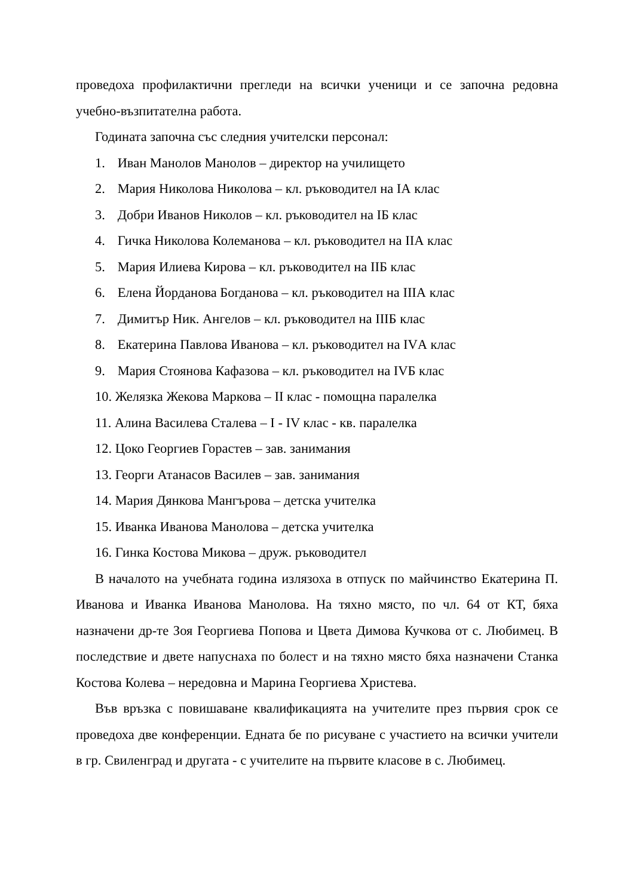проведоха профилактични прегледи на всички ученици и се започна редовна учебно-възпитателна работа.
Годината започна със следния учителски персонал:
1. Иван Манолов Манолов – директор на училището
2. Мария Николова Николова – кл. ръководител на IА клас
3. Добри Иванов Николов – кл. ръководител на IБ клас
4. Гичка Николова Колеманова – кл. ръководител на IIА клас
5. Мария Илиева Кирова – кл. ръководител на IIБ клас
6. Елена Йорданова Богданова – кл. ръководител на IIIА клас
7. Димитър Ник. Ангелов – кл. ръководител на IIIБ клас
8. Екатерина Павлова Иванова – кл. ръководител на IVА клас
9. Мария Стоянова Кафазова – кл. ръководител на IVБ клас
10. Желязка Жекова Маркова – II клас - помощна паралелка
11. Алина Василева Сталева – I - IV клас - кв. паралелка
12. Цоко Георгиев Горастев – зав. занимания
13. Георги Атанасов Василев – зав. занимания
14. Мария Дянкова Мангърова – детска учителка
15. Иванка Иванова Манолова – детска учителка
16. Гинка Костова Микова – друж. ръководител
В началото на учебната година излязоха в отпуск по майчинство Екатерина П. Иванова и Иванка Иванова Манолова. На тяхно място, по чл. 64 от КТ, бяха назначени др-те Зоя Георгиева Попова и Цвета Димова Кучкова от с. Любимец. В последствие и двете напуснаха по болест и на тяхно място бяха назначени Станка Костова Колева – нередовна и Марина Георгиева Христева.
Във връзка с повишаване квалификацията на учителите през първия срок се проведоха две конференции. Едната бе по рисуване с участието на всички учители в гр. Свиленград и другата - с учителите на първите класове в с. Любимец.